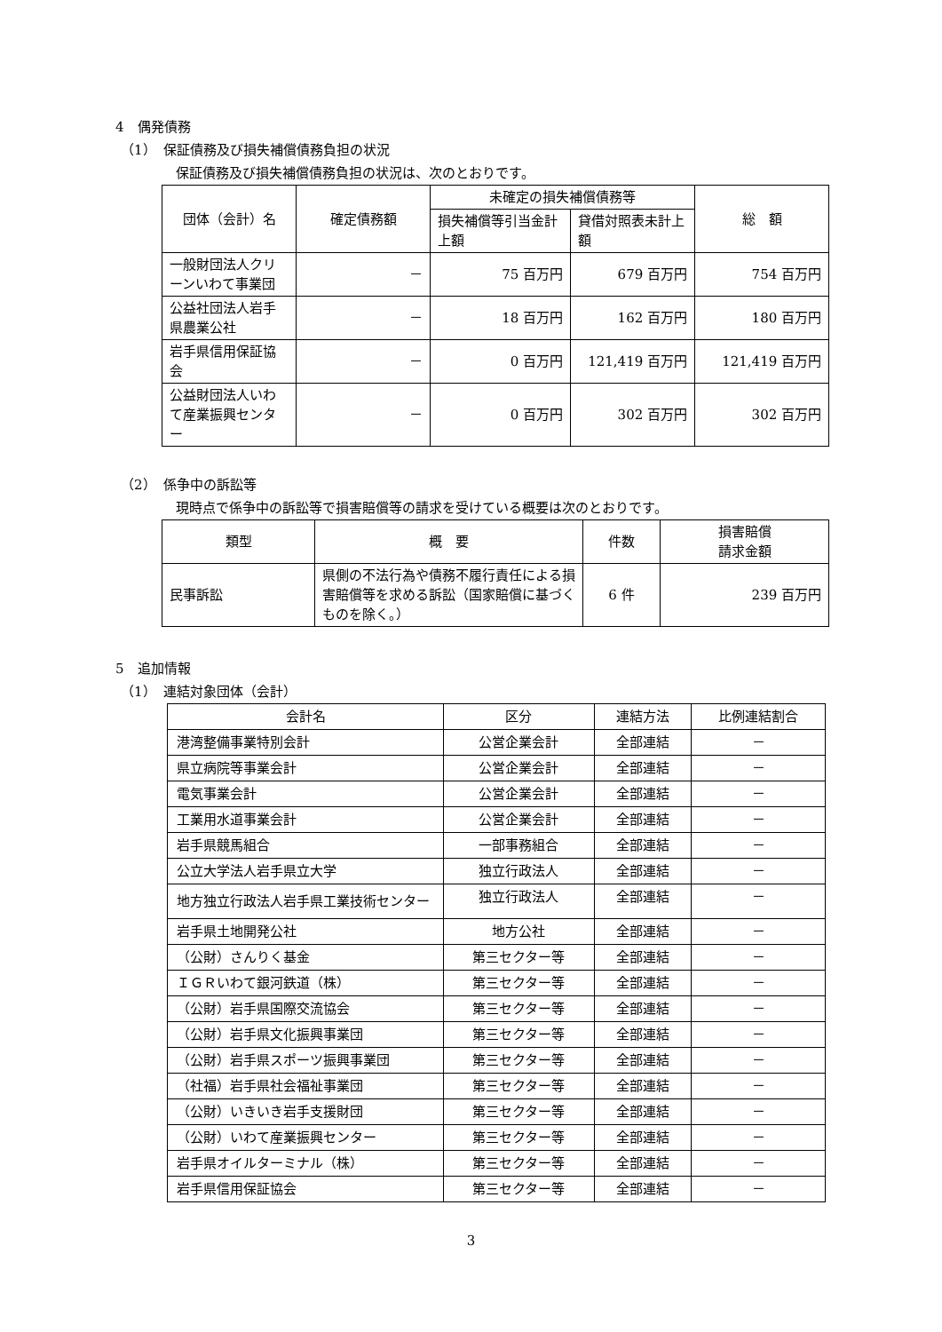4　偶発債務
（1）　保証債務及び損失補償債務負担の状況
保証債務及び損失補償債務負担の状況は、次のとおりです。
| 団体（会計）名 | 確定債務額 | 未確定の損失補償債務等 | | 総 額 |
| --- | --- | --- | --- | --- |
| | | 損失補償等引当金計上額 | 貸借対照表未計上額 | |
| 一般財団法人クリーンいわて事業団 | － | 75 百万円 | 679 百万円 | 754 百万円 |
| 公益社団法人岩手県農業公社 | － | 18 百万円 | 162 百万円 | 180 百万円 |
| 岩手県信用保証協会 | － | 0 百万円 | 121,419 百万円 | 121,419 百万円 |
| 公益財団法人いわて産業振興センター | － | 0 百万円 | 302 百万円 | 302 百万円 |
（2）　係争中の訴訟等
現時点で係争中の訴訟等で損害賠償等の請求を受けている概要は次のとおりです。
| 類型 | 概 要 | 件数 | 損害賠償 請求金額 |
| --- | --- | --- | --- |
| 民事訴訟 | 県側の不法行為や債務不履行責任による損害賠償等を求める訴訟（国家賠償に基づくものを除く。） | 6 件 | 239 百万円 |
5　追加情報
（1）　連結対象団体（会計）
| 会計名 | 区分 | 連結方法 | 比例連結割合 |
| --- | --- | --- | --- |
| 港湾整備事業特別会計 | 公営企業会計 | 全部連結 | － |
| 県立病院等事業会計 | 公営企業会計 | 全部連結 | － |
| 電気事業会計 | 公営企業会計 | 全部連結 | － |
| 工業用水道事業会計 | 公営企業会計 | 全部連結 | － |
| 岩手県競馬組合 | 一部事務組合 | 全部連結 | － |
| 公立大学法人岩手県立大学 | 独立行政法人 | 全部連結 | － |
| 地方独立行政法人岩手県工業技術センター | 独立行政法人 | 全部連結 | － |
| 岩手県土地開発公社 | 地方公社 | 全部連結 | － |
| （公財）さんりく基金 | 第三セクター等 | 全部連結 | － |
| ＩＧＲいわて銀河鉄道（株） | 第三セクター等 | 全部連結 | － |
| （公財）岩手県国際交流協会 | 第三セクター等 | 全部連結 | － |
| （公財）岩手県文化振興事業団 | 第三セクター等 | 全部連結 | － |
| （公財）岩手県スポーツ振興事業団 | 第三セクター等 | 全部連結 | － |
| （社福）岩手県社会福祉事業団 | 第三セクター等 | 全部連結 | － |
| （公財）いきいき岩手支援財団 | 第三セクター等 | 全部連結 | － |
| （公財）いわて産業振興センター | 第三セクター等 | 全部連結 | － |
| 岩手県オイルターミナル（株） | 第三セクター等 | 全部連結 | － |
| 岩手県信用保証協会 | 第三セクター等 | 全部連結 | － |
3